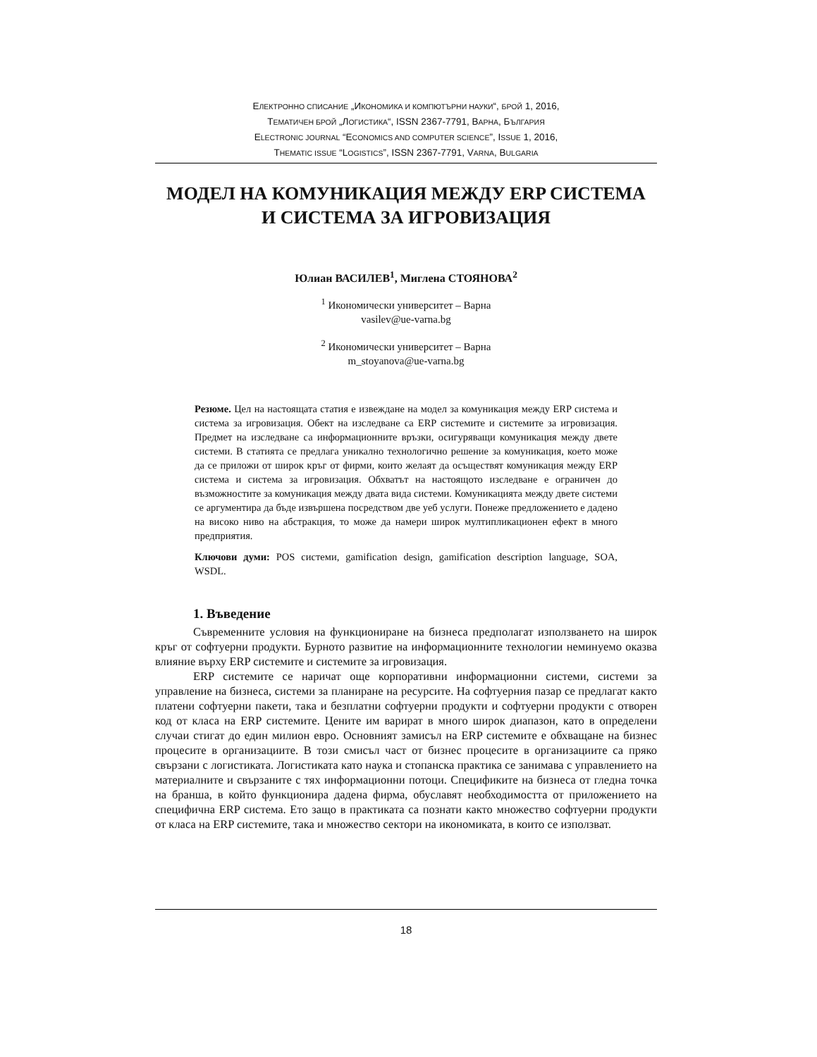ЕЛЕКТРОННО СПИСАНИЕ „ИКОНОМИКА И КОМПЮТЪРНИ НАУКИ“, БРОЙ 1, 2016,
ТЕМАТИЧЕН БРОЙ „ЛОГИСТИКА“, ISSN 2367-7791, ВАРНА, БЪЛГАРИЯ
ELECTRONIC JOURNAL “ECONOMICS AND COMPUTER SCIENCE”, ISSUE 1, 2016,
THEMATIC ISSUE “LOGISTICS”, ISSN 2367-7791, VARNA, BULGARIA
МОДЕЛ НА КОМУНИКАЦИЯ МЕЖДУ ERP СИСТЕМА
И СИСТЕМА ЗА ИГРОВИЗАЦИЯ
Юлиан ВАСИЛЕВ<sup>1</sup>, Миглена СТОЯНОВА<sup>2</sup>
<sup>1</sup> Икономически университет – Варна
vasilev@ue-varna.bg
<sup>2</sup> Икономически университет – Варна
m_stoyanova@ue-varna.bg
Резюме. Цел на настоящата статия е извеждане на модел за комуникация между ERP система и система за игровизация. Обект на изследване са ERP системите и системите за игровизация. Предмет на изследване са информационните връзки, осигуряващи комуникация между двете системи. В статията се предлага уникално технологично решение за комуникация, което може да се приложи от широк кръг от фирми, които желаят да осъществят комуникация между ERP система и система за игровизация. Обхватът на настоящото изследване е ограничен до възможностите за комуникация между двата вида системи. Комуникацията между двете системи се аргументира да бъде извършена посредством две уеб услуги. Понеже предложението е дадено на високо ниво на абстракция, то може да намери широк мултипликационен ефект в много предприятия.
Ключови думи: POS системи, gamification design, gamification description language, SOA, WSDL.
1. Въведение
Съвременните условия на функциониране на бизнеса предполагат използването на широк кръг от софтуерни продукти. Бурното развитие на информационните технологии неминуемо оказва влияние върху ERP системите и системите за игровизация.
ERP системите се наричат още корпоративни информационни системи, системи за управление на бизнеса, системи за планиране на ресурсите. На софтуерния пазар се предлагат както платени софтуерни пакети, така и безплатни софтуерни продукти и софтуерни продукти с отворен код от класа на ERP системите. Цените им варират в много широк диапазон, като в определени случаи стигат до един милион евро. Основният замисъл на ERP системите е обхващане на бизнес процесите в организациите. В този смисъл част от бизнес процесите в организациите са пряко свързани с логистиката. Логистиката като наука и стопанска практика се занимава с управлението на материалните и свързаните с тях информационни потоци. Спецификите на бизнеса от гледна точка на бранша, в който функционира дадена фирма, обуславят необходимостта от приложението на специфична ERP система. Ето защо в практиката са познати както множество софтуерни продукти от класа на ERP системите, така и множество сектори на икономиката, в които се използват.
18